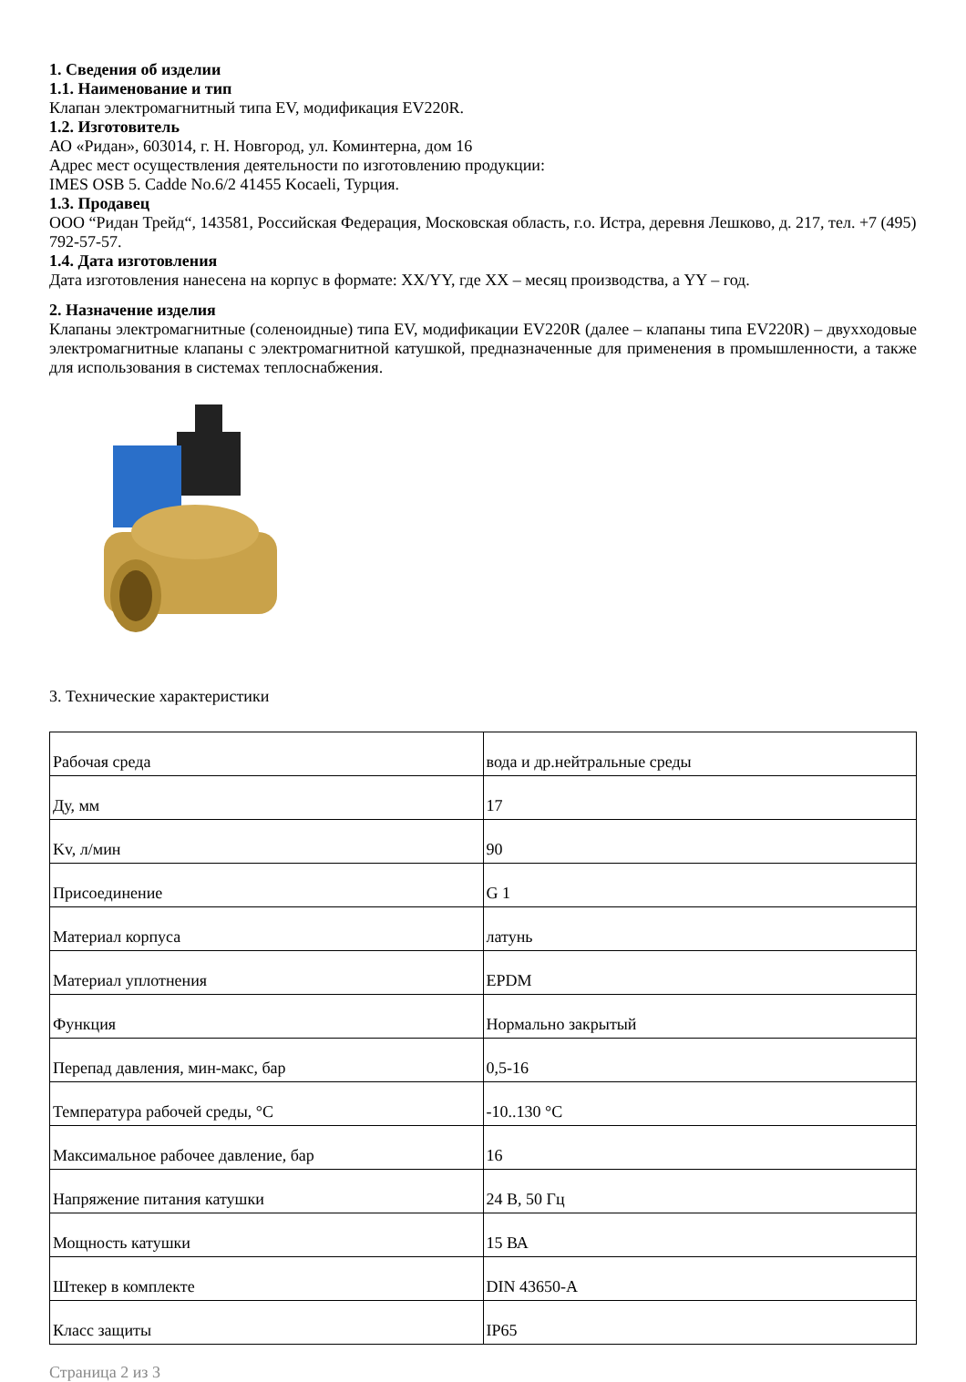1. Сведения об изделии
1.1. Наименование и тип
Клапан электромагнитный типа EV, модификация EV220R.
1.2. Изготовитель
АО «Ридан», 603014, г. Н. Новгород, ул. Коминтерна, дом 16
Адрес мест осуществления деятельности по изготовлению продукции:
IMES OSB 5. Cadde No.6/2 41455 Kocaeli, Турция.
1.3. Продавец
ООО “Ридан Трейд“, 143581, Российская Федерация, Московская область, г.о. Истра, деревня Лешково, д. 217, тел. +7 (495) 792-57-57.
1.4. Дата изготовления
Дата изготовления нанесена на корпус в формате: XX/YY, где XX – месяц производства, а YY – год.
2. Назначение изделия
Клапаны электромагнитные (соленоидные) типа EV, модификации EV220R (далее – клапаны типа EV220R) – двухходовые электромагнитные клапаны с электромагнитной катушкой, предназначенные для применения в промышленности, а также для использования в системах теплоснабжения.
3. Технические характеристики
| Рабочая среда | вода и др.нейтральные среды |
| Ду, мм | 17 |
| Kv, л/мин | 90 |
| Присоединение | G 1 |
| Материал корпуса | латунь |
| Материал уплотнения | EPDM |
| Функция | Нормально закрытый |
| Перепад давления, мин-макс, бар | 0,5-16 |
| Температура рабочей среды, °С | -10..130 °С |
| Максимальное рабочее давление, бар | 16 |
| Напряжение питания катушки | 24 В, 50 Гц |
| Мощность катушки | 15 ВА |
| Штекер в комплекте | DIN 43650-A |
| Класс защиты | IP65 |
Страница 2 из 3